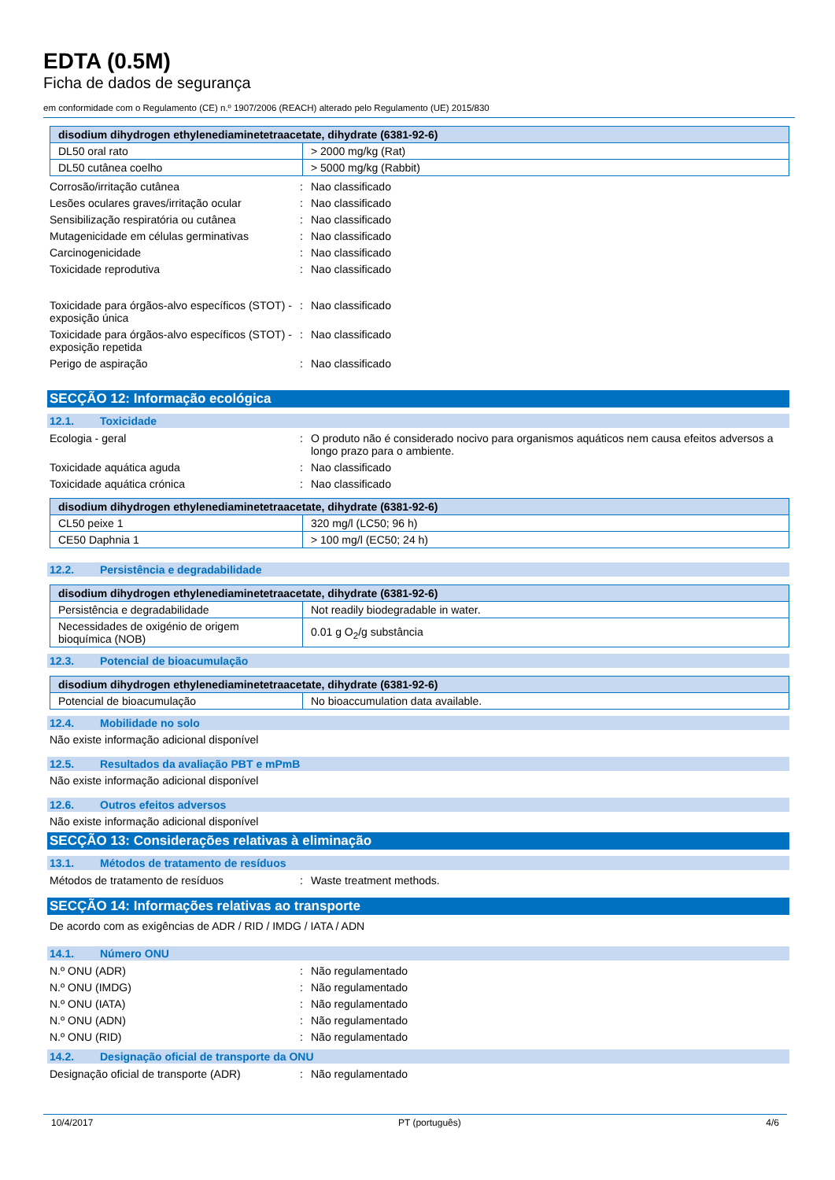EDTA (0.5M)
Ficha de dados de segurança
em conformidade com o Regulamento (CE) n.º 1907/2006 (REACH) alterado pelo Regulamento (UE) 2015/830
| disodium dihydrogen ethylenediaminetetraacetate, dihydrate (6381-92-6) | |
| --- | --- |
| DL50 oral rato | > 2000 mg/kg (Rat) |
| DL50 cutânea coelho | > 5000 mg/kg (Rabbit) |
Corrosão/irritação cutânea : Nao classificado
Lesões oculares graves/irritação ocular
: Nao classificado
Sensibilização respiratória ou cutânea
: Nao classificado
Mutagenicidade em células germinativas
: Nao classificado
Carcinogenicidade : Nao classificado
Toxicidade reprodutiva : Nao classificado
Toxicidade para órgãos-alvo específicos (STOT) - exposição única
: Nao classificado
Toxicidade para órgãos-alvo específicos (STOT) - exposição repetida
: Nao classificado
Perigo de aspiração : Nao classificado
SECÇÃO 12: Informação ecológica
12.1. Toxicidade
Ecologia - geral : O produto não é considerado nocivo para organismos aquáticos nem causa efeitos adversos a longo prazo para o ambiente.
Toxicidade aquática aguda : Nao classificado
Toxicidade aquática crónica : Nao classificado
| disodium dihydrogen ethylenediaminetetraacetate, dihydrate (6381-92-6) | |
| --- | --- |
| CL50 peixe 1 | 320 mg/l (LC50; 96 h) |
| CE50 Daphnia 1 | > 100 mg/l (EC50; 24 h) |
12.2. Persistência e degradabilidade
| disodium dihydrogen ethylenediaminetetraacetate, dihydrate (6381-92-6) | |
| --- | --- |
| Persistência e degradabilidade | Not readily biodegradable in water. |
| Necessidades de oxigénio de origem bioquímica (NOB) | 0.01 g O<sub>2</sub>/g substância |
12.3. Potencial de bioacumulação
| disodium dihydrogen ethylenediaminetetraacetate, dihydrate (6381-92-6) | |
| --- | --- |
| Potencial de bioacumulação | No bioaccumulation data available. |
12.4. Mobilidade no solo
Não existe informação adicional disponível
12.5. Resultados da avaliação PBT e mPmB
Não existe informação adicional disponível
12.6. Outros efeitos adversos
Não existe informação adicional disponível
SECÇÃO 13: Considerações relativas à eliminação
13.1. Métodos de tratamento de resíduos
Métodos de tratamento de resíduos : Waste treatment methods.
SECÇÃO 14: Informações relativas ao transporte
De acordo com as exigências de ADR / RID / IMDG / IATA / ADN
14.1. Número ONU
N.º ONU (ADR) : Não regulamentado
N.º ONU (IMDG) : Não regulamentado
N.º ONU (IATA) : Não regulamentado
N.º ONU (ADN) : Não regulamentado
N.º ONU (RID) : Não regulamentado
14.2. Designação oficial de transporte da ONU
Designação oficial de transporte (ADR)
: Não regulamentado
10/4/2017 PT (português) 4/6